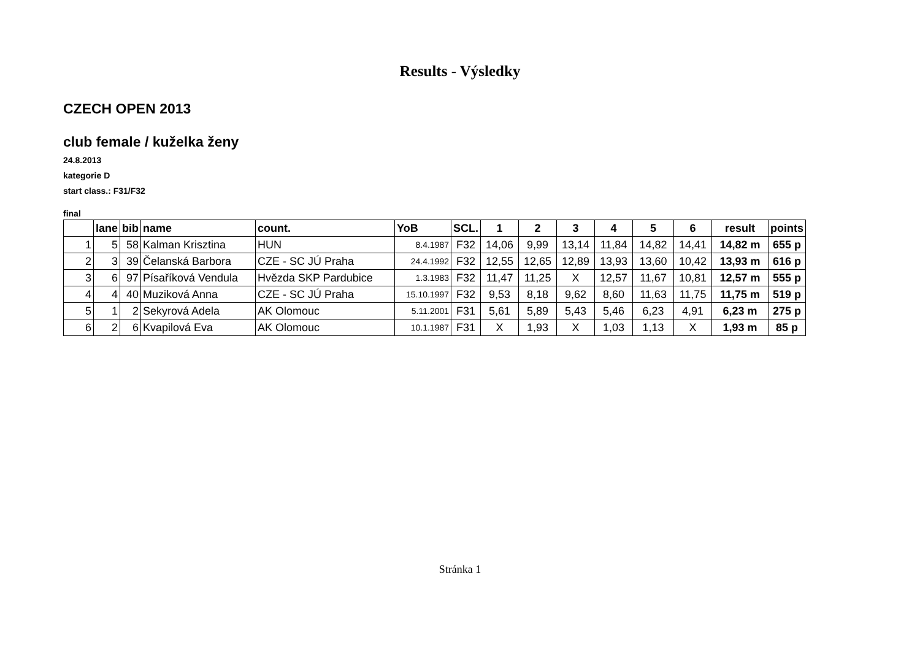Results - Výsledky
CZECH OPEN 2013
club female / kuželka ženy
24.8.2013
kategorie D
start class.: F31/F32
final
| | lane | bib | name | count. | YoB | SCL. | 1 | 2 | 3 | 4 | 5 | 6 | result | points |
| --- | --- | --- | --- | --- | --- | --- | --- | --- | --- | --- | --- | --- | --- | --- |
| 1 | 5 | 58 | Kalman Krisztina | HUN | 8.4.1987 | F32 | 14,06 | 9,99 | 13,14 | 11,84 | 14,82 | 14,41 | 14,82 m | 655 p |
| 2 | 3 | 39 | Čelanská Barbora | CZE - SC JÚ Praha | 24.4.1992 | F32 | 12,55 | 12,65 | 12,89 | 13,93 | 13,60 | 10,42 | 13,93 m | 616 p |
| 3 | 6 | 97 | Písaříková Vendula | Hvězda SKP Pardubice | 1.3.1983 | F32 | 11,47 | 11,25 | X | 12,57 | 11,67 | 10,81 | 12,57 m | 555 p |
| 4 | 4 | 40 | Muziková Anna | CZE - SC JÚ Praha | 15.10.1997 | F32 | 9,53 | 8,18 | 9,62 | 8,60 | 11,63 | 11,75 | 11,75 m | 519 p |
| 5 | 1 | 2 | Sekyrová Adela | AK Olomouc | 5.11.2001 | F31 | 5,61 | 5,89 | 5,43 | 5,46 | 6,23 | 4,91 | 6,23 m | 275 p |
| 6 | 2 | 6 | Kvapilová Eva | AK Olomouc | 10.1.1987 | F31 | X | 1,93 | X | 1,03 | 1,13 | X | 1,93 m | 85 p |
Stránka 1